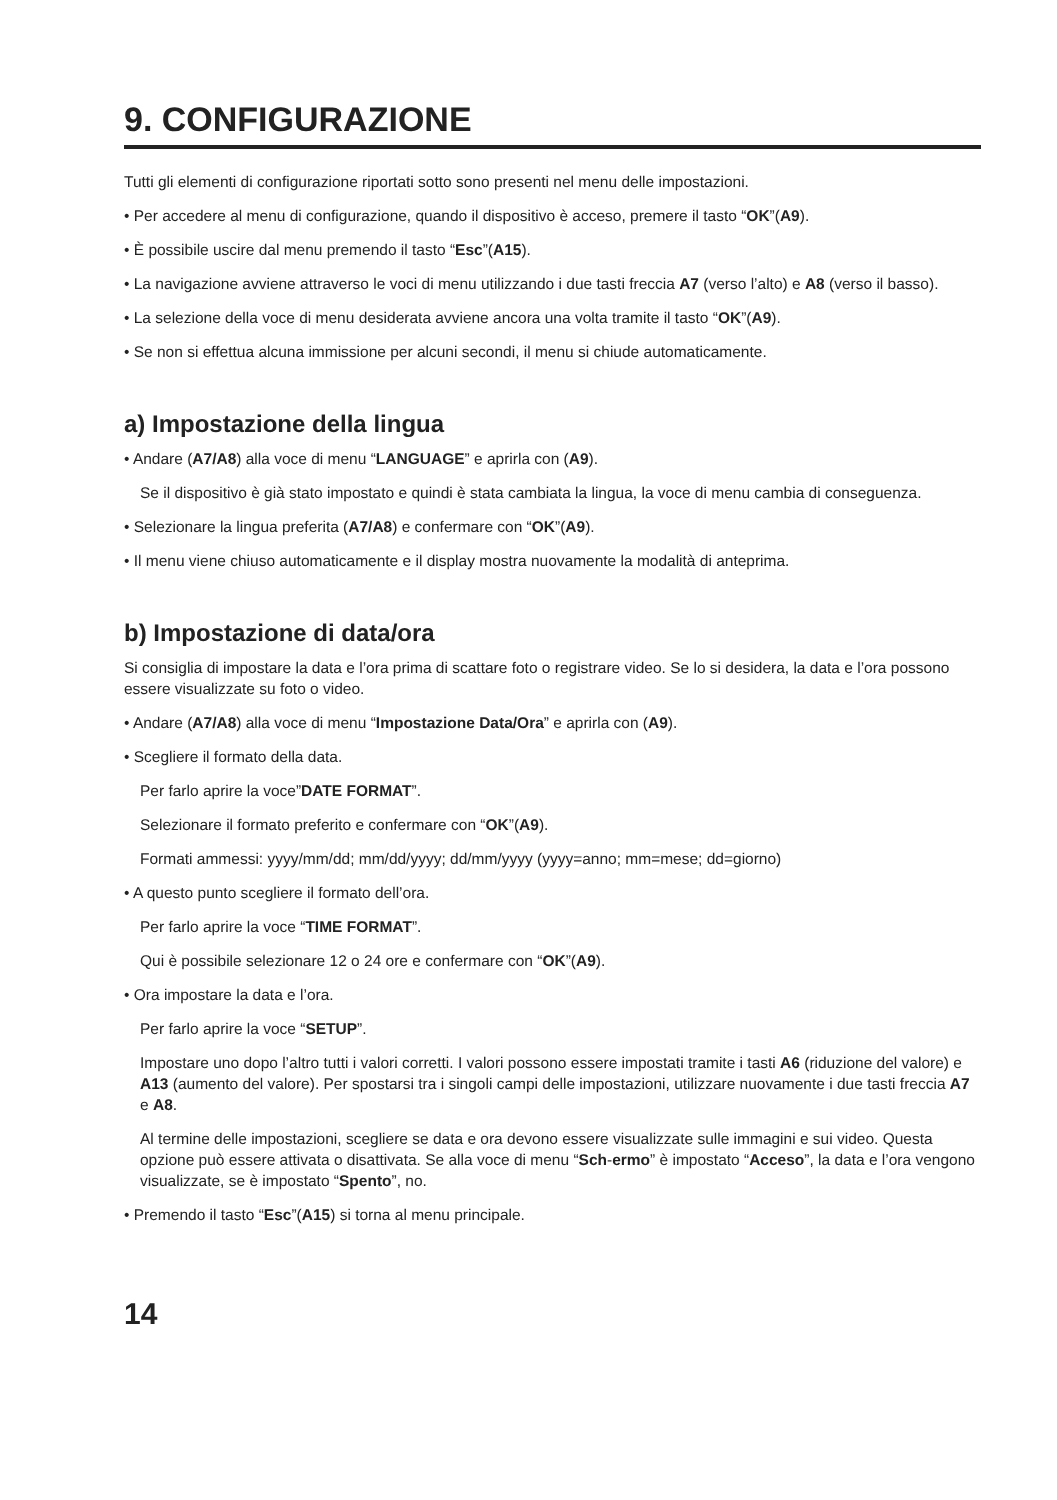9. CONFIGURAZIONE
Tutti gli elementi di configurazione riportati sotto sono presenti nel menu delle impostazioni.
• Per accedere al menu di configurazione, quando il dispositivo è acceso, premere il tasto “OK”(A9).
• È possibile uscire dal menu premendo il tasto “Esc”(A15).
• La navigazione avviene attraverso le voci di menu utilizzando i due tasti freccia A7 (verso l’alto) e A8 (verso il basso).
• La selezione della voce di menu desiderata avviene ancora una volta tramite il tasto “OK”(A9).
• Se non si effettua alcuna immissione per alcuni secondi, il menu si chiude automaticamente.
a) Impostazione della lingua
• Andare (A7/A8) alla voce di menu “LANGUAGE” e aprirla con (A9).
Se il dispositivo è già stato impostato e quindi è stata cambiata la lingua, la voce di menu cambia di conseguenza.
• Selezionare la lingua preferita (A7/A8) e confermare con “OK”(A9).
• Il menu viene chiuso automaticamente e il display mostra nuovamente la modalità di anteprima.
b) Impostazione di data/ora
Si consiglia di impostare la data e l’ora prima di scattare foto o registrare video. Se lo si desidera, la data e l’ora possono essere visualizzate su foto o video.
• Andare (A7/A8) alla voce di menu “Impostazione Data/Ora” e aprirla con (A9).
• Scegliere il formato della data.
Per farlo aprire la voce”DATE FORMAT”.
Selezionare il formato preferito e confermare con “OK”(A9).
Formati ammessi: yyyy/mm/dd; mm/dd/yyyy; dd/mm/yyyy (yyyy=anno; mm=mese; dd=giorno)
• A questo punto scegliere il formato dell’ora.
Per farlo aprire la voce “TIME FORMAT”.
Qui è possibile selezionare 12 o 24 ore e confermare con “OK”(A9).
• Ora impostare la data e l’ora.
Per farlo aprire la voce “SETUP”.
Impostare uno dopo l’altro tutti i valori corretti. I valori possono essere impostati tramite i tasti A6 (riduzione del valore) e A13 (aumento del valore). Per spostarsi tra i singoli campi delle impostazioni, utilizzare nuovamente i due tasti freccia A7 e A8.
Al termine delle impostazioni, scegliere se data e ora devono essere visualizzate sulle immagini e sui video. Questa opzione può essere attivata o disattivata. Se alla voce di menu “Sch-ermo” è impostato “Acceso”, la data e l’ora vengono visualizzate, se è impostato “Spento”, no.
• Premendo il tasto “Esc”(A15) si torna al menu principale.
14